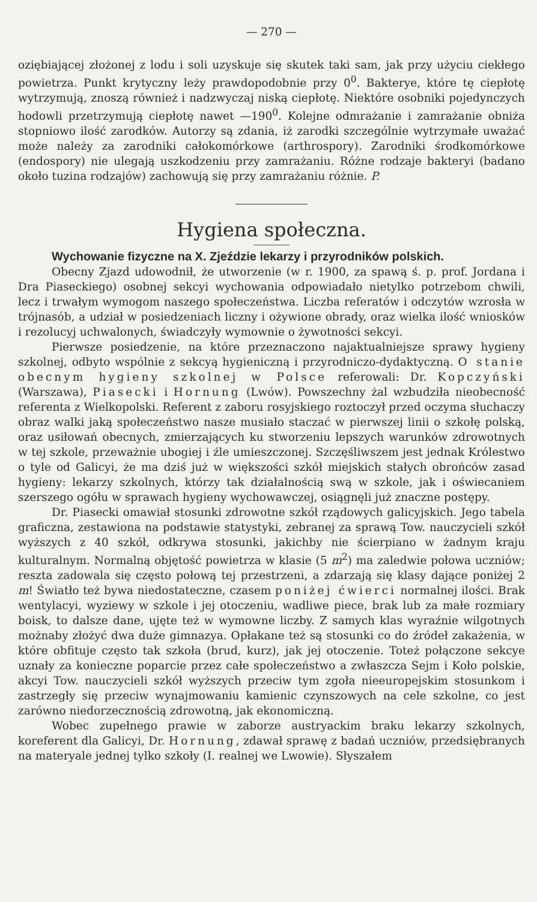— 270 —
oziębiającej złożonej z lodu i soli uzyskuje się skutek taki sam, jak przy użyciu ciekłego powietrza. Punkt krytyczny leży prawdopodobnie przy 0<sup>0</sup>. Bakterye, które tę ciepłotę wytrzymują, znoszą również i nadzwyczaj niską ciepłotę. Niektóre osobniki pojedynczych hodowli przetrzymują ciepłotę nawet —190<sup>0</sup>. Kolejne odmrażanie i zamrażanie obniża stopniowo ilość zarodków. Autorzy są zdania, iż zarodki szczególnie wytrzymałe uważać może należy za zarodniki całokomórkowe (arthrospory). Zarodniki środkomórkowe (endospory) nie ulegają uszkodzeniu przy zamrażaniu. Różne rodzaje bakteryi (badano około tuzina rodzajów) zachowują się przy zamrażaniu różnie. P.
Hygiena społeczna.
Wychowanie fizyczne na X. Zjeździe lekarzy i przyrodników polskich.
Obecny Zjazd udowodnił, że utworzenie (w r. 1900, za spawą ś. p. prof. Jordana i Dra Piaseckiego) osobnej sekcyi wychowania odpowiadało nietylko potrzebom chwili, lecz i trwałym wymogom naszego społeczeństwa. Liczba referatów i odczytów wzrosła w trójnasób, a udział w posiedzeniach liczny i ożywione obrady, oraz wielka ilość wniosków i rezolucyj uchwalonych, świadczyły wymownie o żywotności sekcyi.
Pierwsze posiedzenie, na które przeznaczono najaktualniejsze sprawy hygieny szkolnej, odbyto wspólnie z sekcyą hygieniczną i przyrodniczo-dydaktyczną. O stanie obecnym hygieny szkolnej w Polsce referowali: Dr. Kopczyński (Warszawa), Piasecki i Hornung (Lwów). Powszechny żal wzbudziła nieobecność referenta z Wielkopolski. Referent z zaboru rosyjskiego roztoczył przed oczyma słuchaczy obraz walki jaką społeczeństwo nasze musiało staczać w pierwszej linii o szkołę polską, oraz usiłowań obecnych, zmierzających ku stworzeniu lepszych warunków zdrowotnych w tej szkole, przeważnie ubogiej i źle umieszczonej. Szczęśliwszem jest jednak Królestwo o tyle od Galicyi, że ma dziś już w większości szkół miejskich stałych obrońców zasad hygieny: lekarzy szkolnych, którzy tak działalnością swą w szkole, jak i oświecaniem szerszego ogółu w sprawach hygieny wychowawczej, osiągnęli już znaczne postępy.
Dr. Piasecki omawiał stosunki zdrowotne szkół rządowych galicyjskich. Jego tabela graficzna, zestawiona na podstawie statystyki, zebranej za sprawą Tow. nauczycieli szkół wyższych z 40 szkół, odkrywa stosunki, jakichby nie ścierpiano w żadnym kraju kulturalnym. Normalną objętość powietrza w klasie (5 m<sup>2</sup>) ma zaledwie połowa uczniów; reszta zadowala się często połową tej przestrzeni, a zdarzają się klasy dające poniżej 2 m! Światło też bywa niedostateczne, czasem poniżej ćwierci normalnej ilości. Brak wentylacyi, wyziewy w szkole i jej otoczeniu, wadliwe piece, brak lub za małe rozmiary boisk, to dalsze dane, ujęte też w wymowne liczby. Z samych klas wyraźnie wilgotnych możnaby złożyć dwa duże gimnazya. Opłakane też są stosunki co do źródeł zakażenia, w które obfituje często tak szkoła (brud, kurz), jak jej otoczenie. Toteż połączone sekcye uznały za konieczne poparcie przez całe społeczeństwo a zwłaszcza Sejm i Koło polskie, akcyi Tow. nauczycieli szkół wyższych przeciw tym zgoła nieeuropejskim stosunkom i zastrzegły się przeciw wynajmowaniu kamienic czynszowych na cele szkolne, co jest zarówno niedorzecznością zdrowotną, jak ekonomiczną.
Wobec zupełnego prawie w zaborze austryackim braku lekarzy szkolnych, koreferent dla Galicyi, Dr. Hornung, zdawał sprawę z badań uczniów, przedsiębranych na materyale jednej tylko szkoły (I. realnej we Lwowie). Słyszałem